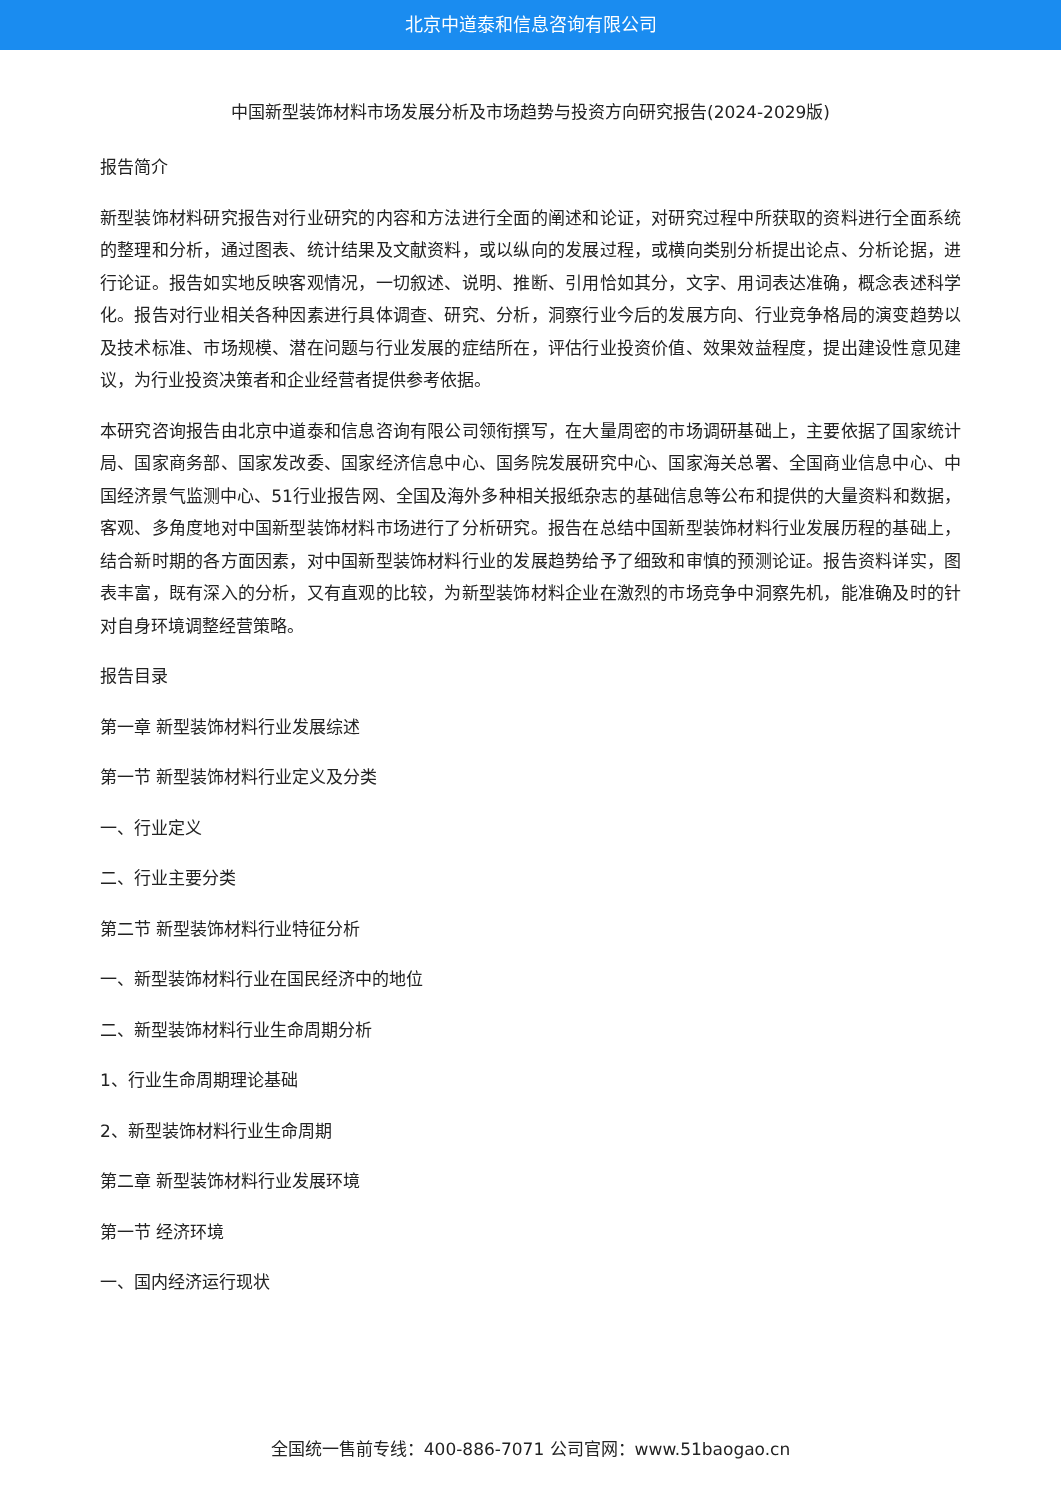北京中道泰和信息咨询有限公司
中国新型装饰材料市场发展分析及市场趋势与投资方向研究报告(2024-2029版)
报告简介
新型装饰材料研究报告对行业研究的内容和方法进行全面的阐述和论证，对研究过程中所获取的资料进行全面系统的整理和分析，通过图表、统计结果及文献资料，或以纵向的发展过程，或横向类别分析提出论点、分析论据，进行论证。报告如实地反映客观情况，一切叙述、说明、推断、引用恰如其分，文字、用词表达准确，概念表述科学化。报告对行业相关各种因素进行具体调查、研究、分析，洞察行业今后的发展方向、行业竞争格局的演变趋势以及技术标准、市场规模、潜在问题与行业发展的症结所在，评估行业投资价值、效果效益程度，提出建设性意见建议，为行业投资决策者和企业经营者提供参考依据。
本研究咨询报告由北京中道泰和信息咨询有限公司领衔撰写，在大量周密的市场调研基础上，主要依据了国家统计局、国家商务部、国家发改委、国家经济信息中心、国务院发展研究中心、国家海关总署、全国商业信息中心、中国经济景气监测中心、51行业报告网、全国及海外多种相关报纸杂志的基础信息等公布和提供的大量资料和数据，客观、多角度地对中国新型装饰材料市场进行了分析研究。报告在总结中国新型装饰材料行业发展历程的基础上，结合新时期的各方面因素，对中国新型装饰材料行业的发展趋势给予了细致和审慎的预测论证。报告资料详实，图表丰富，既有深入的分析，又有直观的比较，为新型装饰材料企业在激烈的市场竞争中洞察先机，能准确及时的针对自身环境调整经营策略。
报告目录
第一章 新型装饰材料行业发展综述
第一节 新型装饰材料行业定义及分类
一、行业定义
二、行业主要分类
第二节 新型装饰材料行业特征分析
一、新型装饰材料行业在国民经济中的地位
二、新型装饰材料行业生命周期分析
1、行业生命周期理论基础
2、新型装饰材料行业生命周期
第二章 新型装饰材料行业发展环境
第一节 经济环境
一、国内经济运行现状
全国统一售前专线：400-886-7071 公司官网：www.51baogao.cn